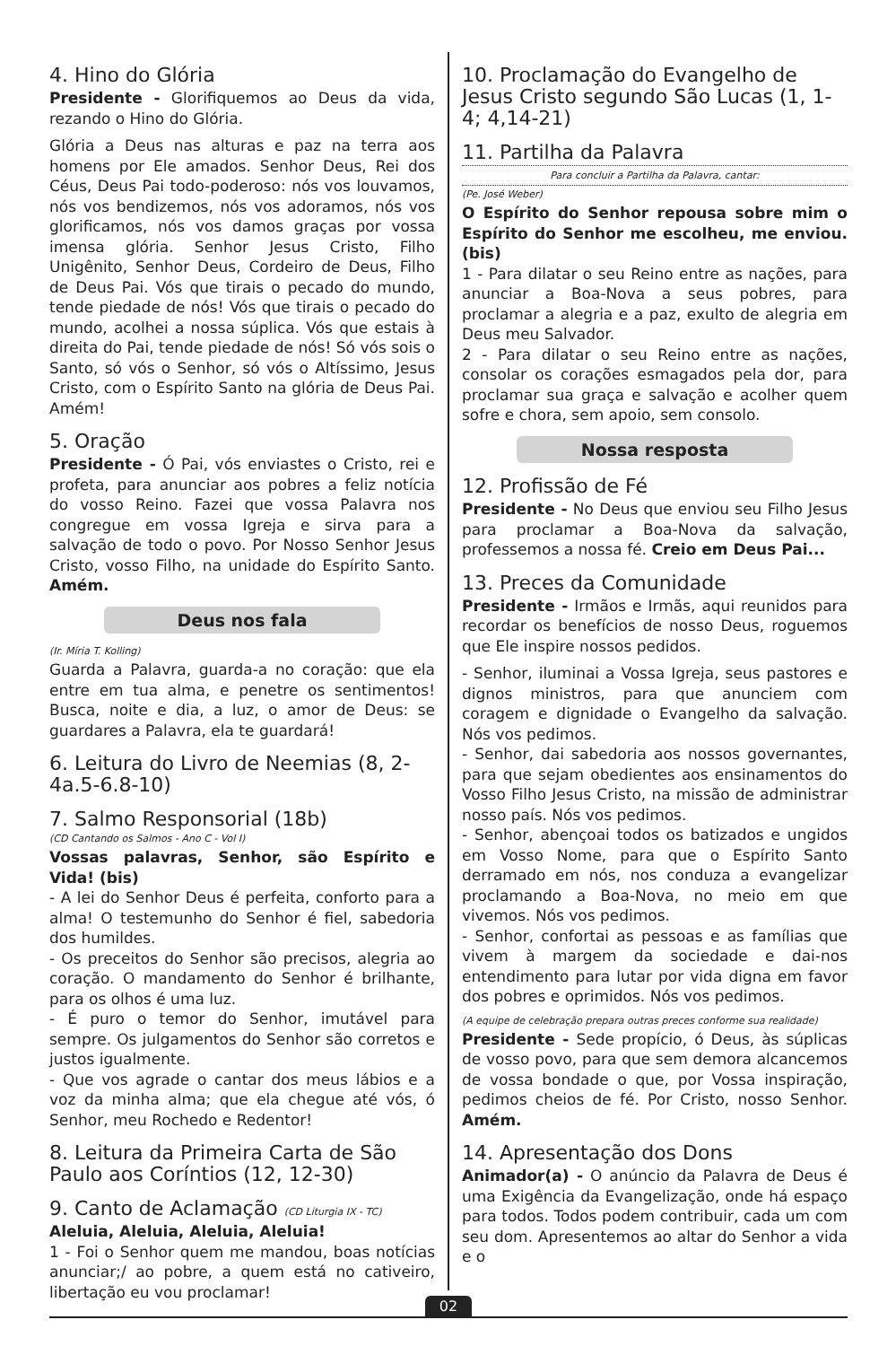4. Hino do Glória
Presidente - Glorifiquemos ao Deus da vida, rezando o Hino do Glória.
Glória a Deus nas alturas e paz na terra aos homens por Ele amados. Senhor Deus, Rei dos Céus, Deus Pai todo-poderoso: nós vos louvamos, nós vos bendizemos, nós vos adoramos, nós vos glorificamos, nós vos damos graças por vossa imensa glória. Senhor Jesus Cristo, Filho Unigênito, Senhor Deus, Cordeiro de Deus, Filho de Deus Pai. Vós que tirais o pecado do mundo, tende piedade de nós! Vós que tirais o pecado do mundo, acolhei a nossa súplica. Vós que estais à direita do Pai, tende piedade de nós! Só vós sois o Santo, só vós o Senhor, só vós o Altíssimo, Jesus Cristo, com o Espírito Santo na glória de Deus Pai. Amém!
5. Oração
Presidente - Ó Pai, vós enviastes o Cristo, rei e profeta, para anunciar aos pobres a feliz notícia do vosso Reino. Fazei que vossa Palavra nos congregue em vossa Igreja e sirva para a salvação de todo o povo. Por Nosso Senhor Jesus Cristo, vosso Filho, na unidade do Espírito Santo. Amém.
Deus nos fala
(Ir. Míria T. Kolling)
Guarda a Palavra, guarda-a no coração: que ela entre em tua alma, e penetre os sentimentos! Busca, noite e dia, a luz, o amor de Deus: se guardares a Palavra, ela te guardará!
6. Leitura do Livro de Neemias (8, 2-4a.5-6.8-10)
7. Salmo Responsorial (18b)
(CD Cantando os Salmos - Ano C - Vol I)
Vossas palavras, Senhor, são Espírito e Vida! (bis)
- A lei do Senhor Deus é perfeita, conforto para a alma! O testemunho do Senhor é fiel, sabedoria dos humildes.
- Os preceitos do Senhor são precisos, alegria ao coração. O mandamento do Senhor é brilhante, para os olhos é uma luz.
- É puro o temor do Senhor, imutável para sempre. Os julgamentos do Senhor são corretos e justos igualmente.
- Que vos agrade o cantar dos meus lábios e a voz da minha alma; que ela chegue até vós, ó Senhor, meu Rochedo e Redentor!
8. Leitura da Primeira Carta de São Paulo aos Coríntios (12, 12-30)
9. Canto de Aclamação (CD Liturgia IX - TC)
Aleluia, Aleluia, Aleluia, Aleluia!
1 - Foi o Senhor quem me mandou, boas notícias anunciar;/ ao pobre, a quem está no cativeiro, libertação eu vou proclamar!
10. Proclamação do Evangelho de Jesus Cristo segundo São Lucas (1, 1-4; 4,14-21)
11. Partilha da Palavra
Para concluir a Partilha da Palavra, cantar:
(Pe. José Weber)
O Espírito do Senhor repousa sobre mim o Espírito do Senhor me escolheu, me enviou. (bis)
1 - Para dilatar o seu Reino entre as nações, para anunciar a Boa-Nova a seus pobres, para proclamar a alegria e a paz, exulto de alegria em Deus meu Salvador.
2 - Para dilatar o seu Reino entre as nações, consolar os corações esmagados pela dor, para proclamar sua graça e salvação e acolher quem sofre e chora, sem apoio, sem consolo.
Nossa resposta
12. Profissão de Fé
Presidente - No Deus que enviou seu Filho Jesus para proclamar a Boa-Nova da salvação, professemos a nossa fé. Creio em Deus Pai...
13. Preces da Comunidade
Presidente - Irmãos e Irmãs, aqui reunidos para recordar os benefícios de nosso Deus, roguemos que Ele inspire nossos pedidos.
- Senhor, iluminai a Vossa Igreja, seus pastores e dignos ministros, para que anunciem com coragem e dignidade o Evangelho da salvação. Nós vos pedimos.
- Senhor, dai sabedoria aos nossos governantes, para que sejam obedientes aos ensinamentos do Vosso Filho Jesus Cristo, na missão de administrar nosso país. Nós vos pedimos.
- Senhor, abençoai todos os batizados e ungidos em Vosso Nome, para que o Espírito Santo derramado em nós, nos conduza a evangelizar proclamando a Boa-Nova, no meio em que vivemos. Nós vos pedimos.
- Senhor, confortai as pessoas e as famílias que vivem à margem da sociedade e dai-nos entendimento para lutar por vida digna em favor dos pobres e oprimidos. Nós vos pedimos.
(A equipe de celebração prepara outras preces conforme sua realidade)
Presidente - Sede propício, ó Deus, às súplicas de vosso povo, para que sem demora alcancemos de vossa bondade o que, por Vossa inspiração, pedimos cheios de fé. Por Cristo, nosso Senhor. Amém.
14. Apresentação dos Dons
Animador(a) - O anúncio da Palavra de Deus é uma Exigência da Evangelização, onde há espaço para todos. Todos podem contribuir, cada um com seu dom. Apresentemos ao altar do Senhor a vida e o
02